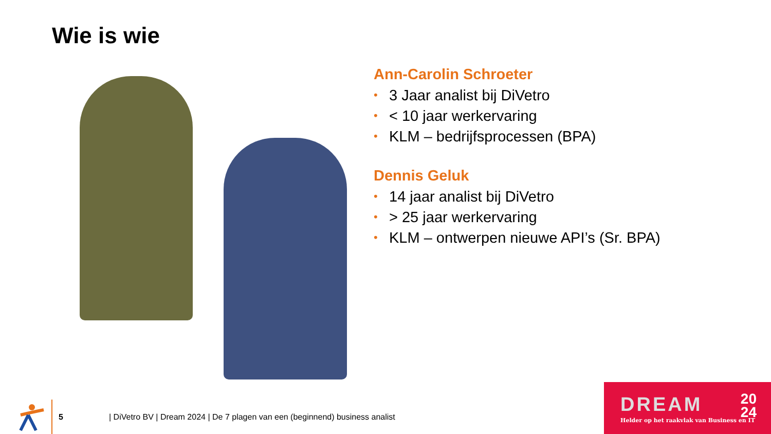Wie is wie
Ann-Carolin Schroeter
• 3 Jaar analist bij DiVetro
• < 10 jaar werkervaring
• KLM – bedrijfsprocessen (BPA)
Dennis Geluk
• 14 jaar analist bij DiVetro
• > 25 jaar werkervaring
• KLM – ontwerpen nieuwe API’s (Sr. BPA)
5
| DiVetro BV | Dream 2024 | De 7 plagen van een (beginnend) business analist
DREAM
20
24
Helder op het raakvlak van Business en IT